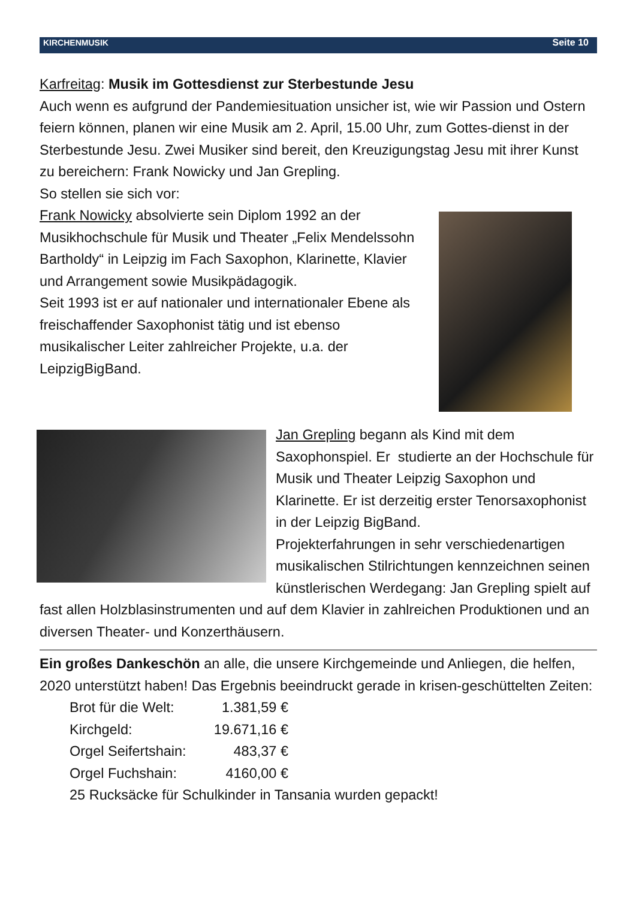KIRCHENMUSIK Seite 10
Karfreitag: Musik im Gottesdienst zur Sterbestunde Jesu
Auch wenn es aufgrund der Pandemiesituation unsicher ist, wie wir Passion und Ostern feiern können, planen wir eine Musik am 2. April, 15.00 Uhr, zum Gottes-dienst in der Sterbestunde Jesu. Zwei Musiker sind bereit, den Kreuzigungstag Jesu mit ihrer Kunst zu bereichern: Frank Nowicky und Jan Grepling.
So stellen sie sich vor:
Frank Nowicky absolvierte sein Diplom 1992 an der Musikhochschule für Musik und Theater „Felix Mendelssohn Bartholdy“ in Leipzig im Fach Saxophon, Klarinette, Klavier und Arrangement sowie Musikpädagogik.
Seit 1993 ist er auf nationaler und internationaler Ebene als freischaffender Saxophonist tätig und ist ebenso musikalischer Leiter zahlreicher Projekte, u.a. der LeipzigBigBand.
Jan Grepling begann als Kind mit dem Saxophonspiel. Er studierte an der Hochschule für Musik und Theater Leipzig Saxophon und Klarinette. Er ist derzeitig erster Tenorsaxophonist in der Leipzig BigBand.
Projekterfahrungen in sehr verschiedenartigen musikalischen Stilrichtungen kennzeichnen seinen künstlerischen Werdegang: Jan Grepling spielt auf fast allen Holzblasinstrumenten und auf dem Klavier in zahlreichen Produktionen und an diversen Theater- und Konzerthäusern.
Ein großes Dankeschön an alle, die unsere Kirchgemeinde und Anliegen, die helfen, 2020 unterstützt haben! Das Ergebnis beeindruckt gerade in krisen-geschüttelten Zeiten:
Brot für die Welt: 1.381,59 €
Kirchgeld: 19.671,16 €
Orgel Seifertshain: 483,37 €
Orgel Fuchshain: 4160,00 €
25 Rucksäcke für Schulkinder in Tansania wurden gepackt!